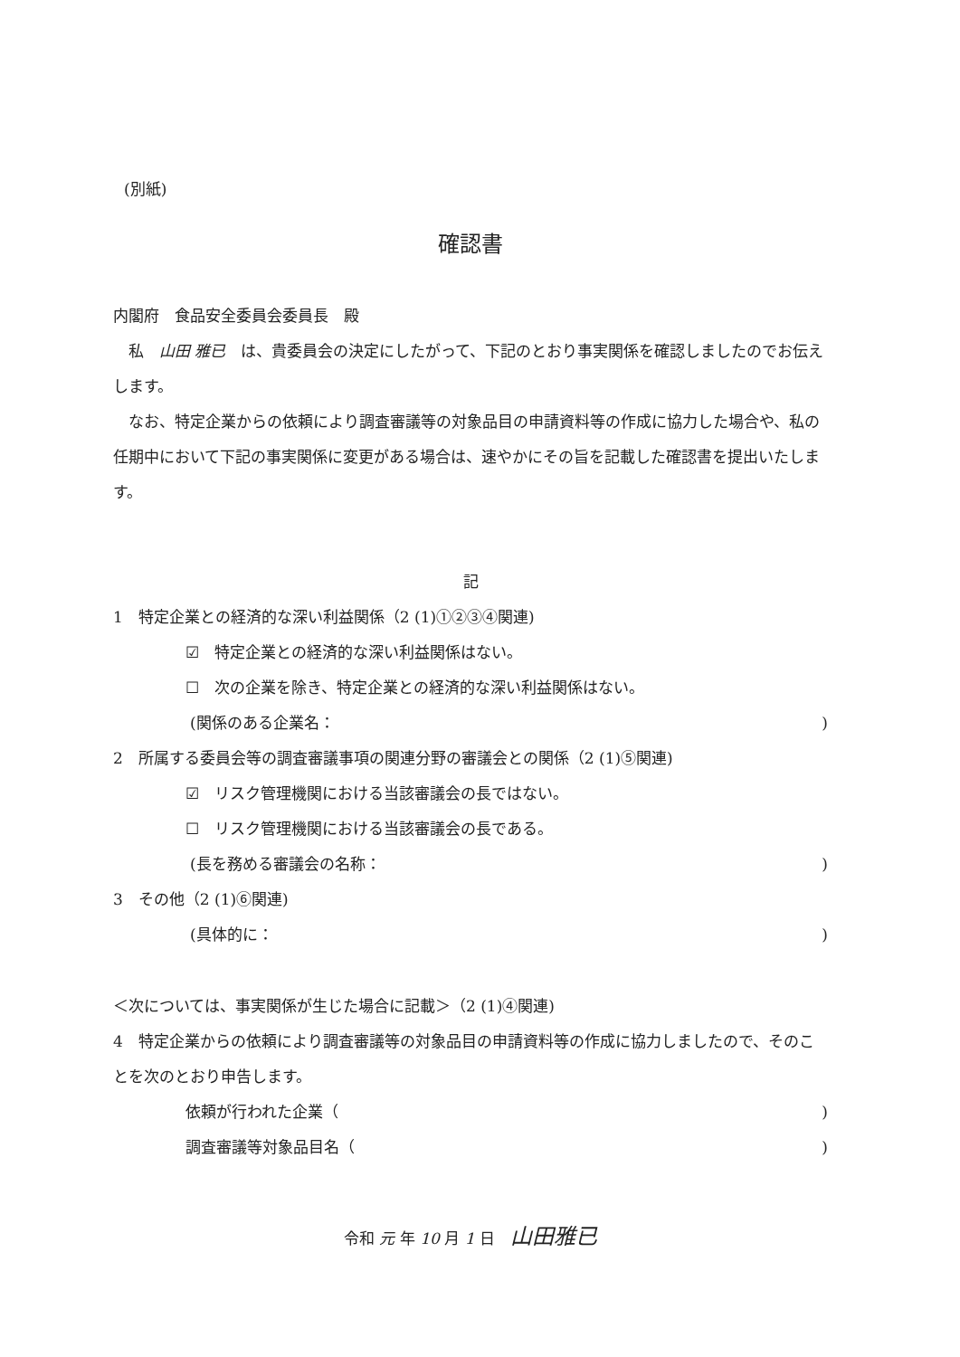(別紙)
確認書
内閣府　食品安全委員会委員長　殿
　私　山田 雅已　は、貴委員会の決定にしたがって、下記のとおり事実関係を確認しましたのでお伝えします。
　なお、特定企業からの依頼により調査審議等の対象品目の申請資料等の作成に協力した場合や、私の任期中において下記の事実関係に変更がある場合は、速やかにその旨を記載した確認書を提出いたします。
記
1　特定企業との経済的な深い利益関係（2 (1)①②③④関連)
☑　特定企業との経済的な深い利益関係はない。
☐　次の企業を除き、特定企業との経済的な深い利益関係はない。
(関係のある企業名：)
2　所属する委員会等の調査審議事項の関連分野の審議会との関係（2 (1)⑤関連)
☑　リスク管理機関における当該審議会の長ではない。
☐　リスク管理機関における当該審議会の長である。
(長を務める審議会の名称：)
3　その他（2 (1)⑥関連)
(具体的に：)
＜次については、事実関係が生じた場合に記載＞（2 (1)④関連)
4　特定企業からの依頼により調査審議等の対象品目の申請資料等の作成に協力しましたので、そのことを次のとおり申告します。
依頼が行われた企業（)
調査審議等対象品目名（)
令和 元 年 10 月 1 日　山田雅已